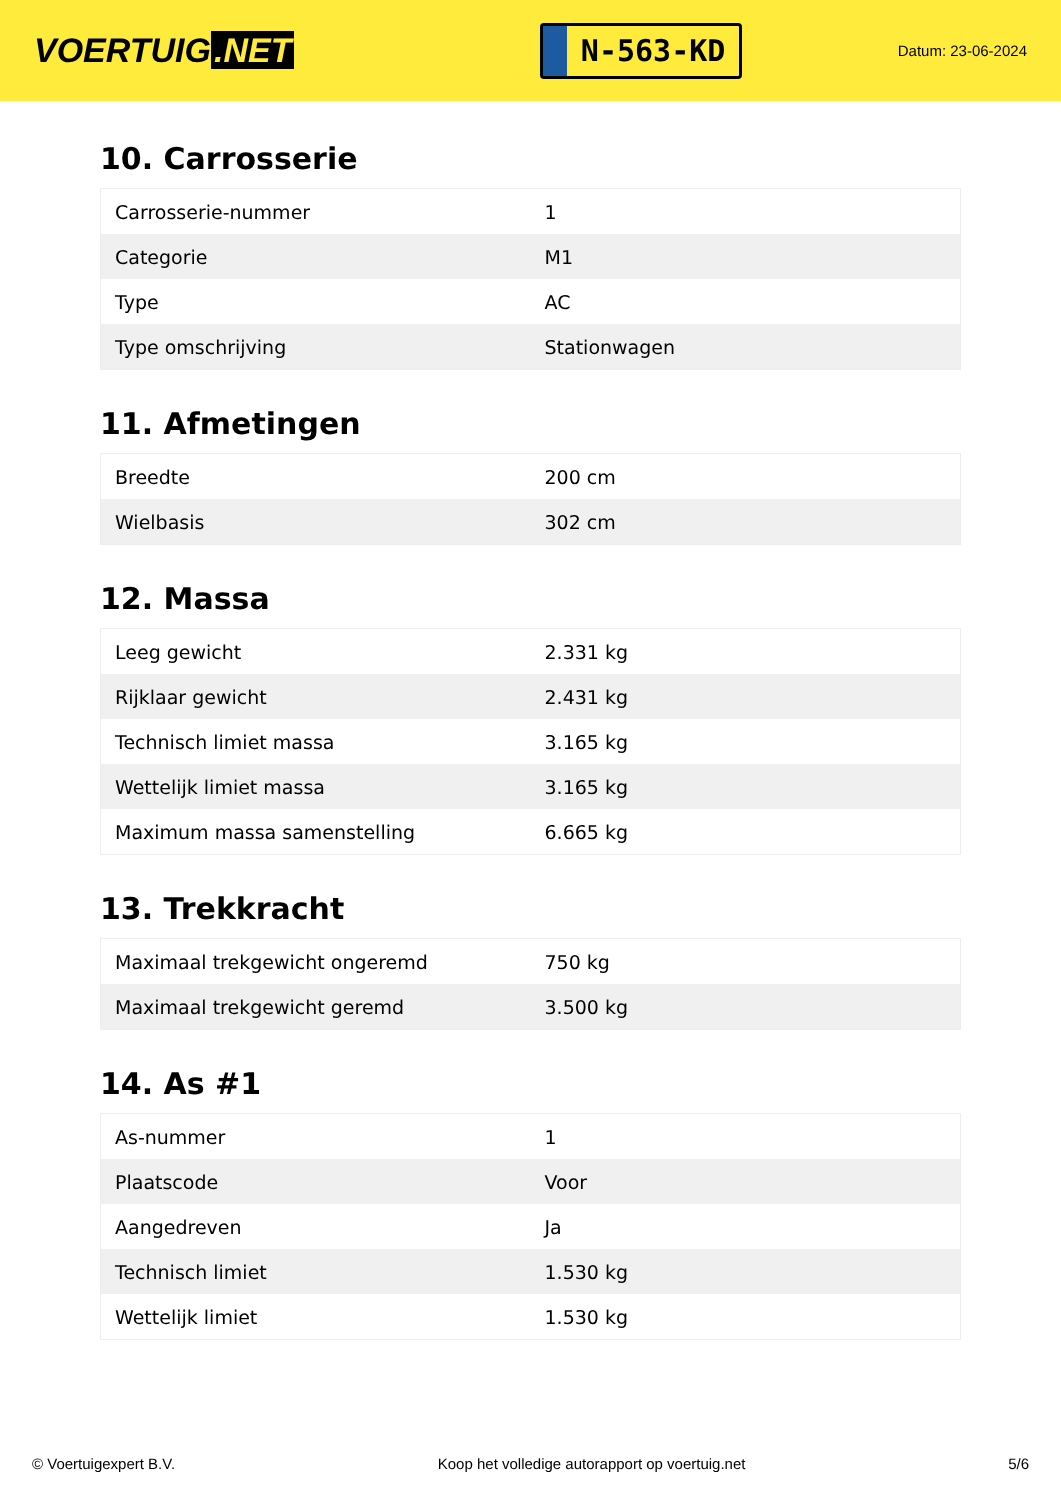VOERTUIG.NET
N-563-KD
Datum: 23-06-2024
10. Carrosserie
| Carrosserie-nummer | 1 |
| Categorie | M1 |
| Type | AC |
| Type omschrijving | Stationwagen |
11. Afmetingen
| Breedte | 200 cm |
| Wielbasis | 302 cm |
12. Massa
| Leeg gewicht | 2.331 kg |
| Rijklaar gewicht | 2.431 kg |
| Technisch limiet massa | 3.165 kg |
| Wettelijk limiet massa | 3.165 kg |
| Maximum massa samenstelling | 6.665 kg |
13. Trekkracht
| Maximaal trekgewicht ongeremd | 750 kg |
| Maximaal trekgewicht geremd | 3.500 kg |
14. As #1
| As-nummer | 1 |
| Plaatscode | Voor |
| Aangedreven | Ja |
| Technisch limiet | 1.530 kg |
| Wettelijk limiet | 1.530 kg |
© Voertuigexpert B.V. Koop het volledige autorapport op voertuig.net 5/6